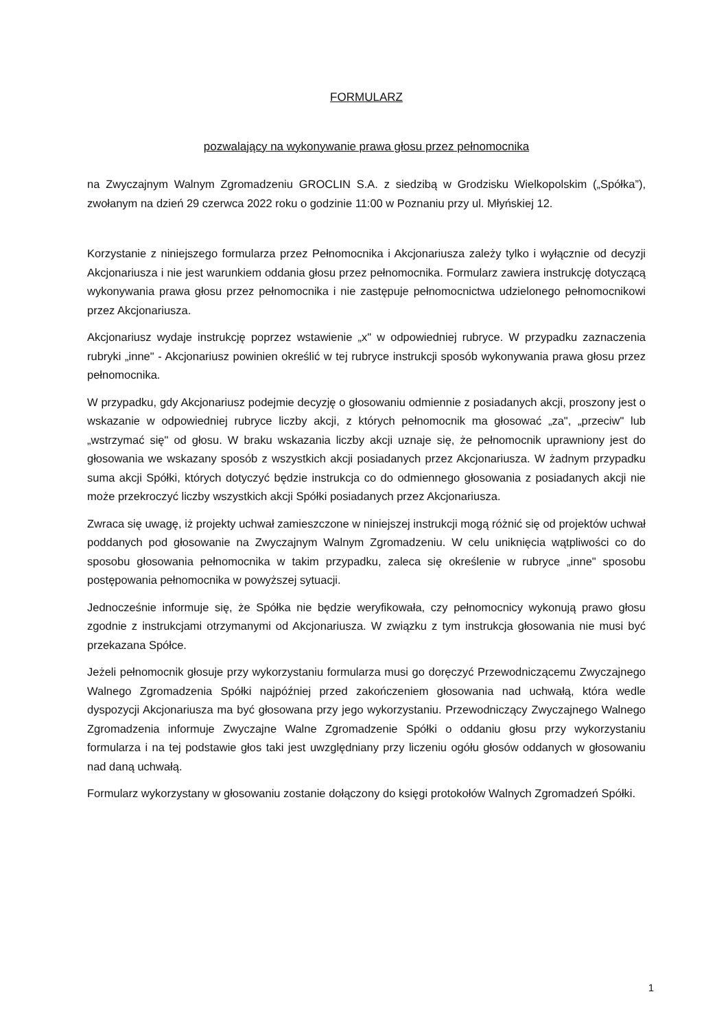FORMULARZ
pozwalający na wykonywanie prawa głosu przez pełnomocnika
na Zwyczajnym Walnym Zgromadzeniu GROCLIN S.A. z siedzibą w Grodzisku Wielkopolskim („Spółka”), zwołanym na dzień 29 czerwca 2022 roku o godzinie 11:00 w Poznaniu przy ul. Młyńskiej 12.
Korzystanie z niniejszego formularza przez Pełnomocnika i Akcjonariusza zależy tylko i wyłącznie od decyzji Akcjonariusza i nie jest warunkiem oddania głosu przez pełnomocnika. Formularz zawiera instrukcję dotyczącą wykonywania prawa głosu przez pełnomocnika i nie zastępuje pełnomocnictwa udzielonego pełnomocnikowi przez Akcjonariusza.
Akcjonariusz wydaje instrukcję poprzez wstawienie „x" w odpowiedniej rubryce. W przypadku zaznaczenia rubryki „inne" - Akcjonariusz powinien określić w tej rubryce instrukcji sposób wykonywania prawa głosu przez pełnomocnika.
W przypadku, gdy Akcjonariusz podejmie decyzję o głosowaniu odmiennie z posiadanych akcji, proszony jest o wskazanie w odpowiedniej rubryce liczby akcji, z których pełnomocnik ma głosować „za", „przeciw" lub „wstrzymać się" od głosu. W braku wskazania liczby akcji uznaje się, że pełnomocnik uprawniony jest do głosowania we wskazany sposób z wszystkich akcji posiadanych przez Akcjonariusza. W żadnym przypadku suma akcji Spółki, których dotyczyć będzie instrukcja co do odmiennego głosowania z posiadanych akcji nie może przekroczyć liczby wszystkich akcji Spółki posiadanych przez Akcjonariusza.
Zwraca się uwagę, iż projekty uchwał zamieszczone w niniejszej instrukcji mogą różnić się od projektów uchwał poddanych pod głosowanie na Zwyczajnym Walnym Zgromadzeniu. W celu uniknięcia wątpliwości co do sposobu głosowania pełnomocnika w takim przypadku, zaleca się określenie w rubryce „inne" sposobu postępowania pełnomocnika w powyższej sytuacji.
Jednocześnie informuje się, że Spółka nie będzie weryfikowała, czy pełnomocnicy wykonują prawo głosu zgodnie z instrukcjami otrzymanymi od Akcjonariusza. W związku z tym instrukcja głosowania nie musi być przekazana Spółce.
Jeżeli pełnomocnik głosuje przy wykorzystaniu formularza musi go doręczyć Przewodniczącemu Zwyczajnego Walnego Zgromadzenia Spółki najpóźniej przed zakończeniem głosowania nad uchwałą, która wedle dyspozycji Akcjonariusza ma być głosowana przy jego wykorzystaniu. Przewodniczący Zwyczajnego Walnego Zgromadzenia informuje Zwyczajne Walne Zgromadzenie Spółki o oddaniu głosu przy wykorzystaniu formularza i na tej podstawie głos taki jest uwzględniany przy liczeniu ogółu głosów oddanych w głosowaniu nad daną uchwałą.
Formularz wykorzystany w głosowaniu zostanie dołączony do księgi protokołów Walnych Zgromadzeń Spółki.
1